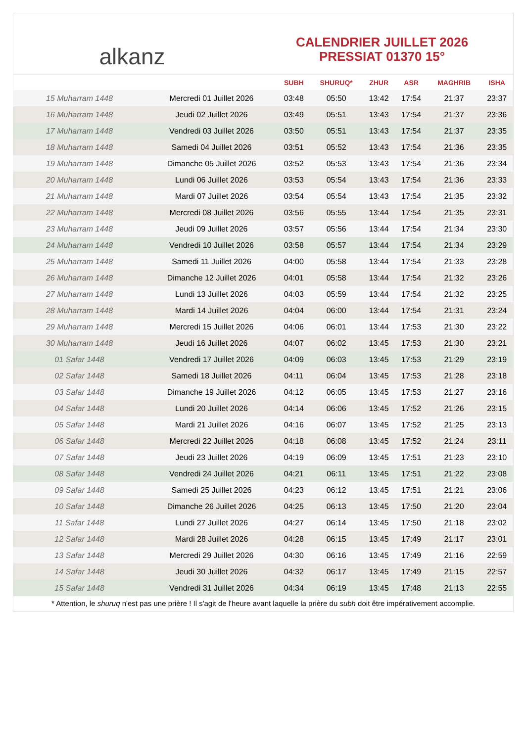alkanz
CALENDRIER JUILLET 2026
PRESSIAT 01370 15°
| | | SUBH | SHURUQ* | ZHUR | ASR | MAGHRIB | ISHA |
| --- | --- | --- | --- | --- | --- | --- | --- |
| 15 Muharram 1448 | Mercredi 01 Juillet 2026 | 03:48 | 05:50 | 13:42 | 17:54 | 21:37 | 23:37 |
| 16 Muharram 1448 | Jeudi 02 Juillet 2026 | 03:49 | 05:51 | 13:43 | 17:54 | 21:37 | 23:36 |
| 17 Muharram 1448 | Vendredi 03 Juillet 2026 | 03:50 | 05:51 | 13:43 | 17:54 | 21:37 | 23:35 |
| 18 Muharram 1448 | Samedi 04 Juillet 2026 | 03:51 | 05:52 | 13:43 | 17:54 | 21:36 | 23:35 |
| 19 Muharram 1448 | Dimanche 05 Juillet 2026 | 03:52 | 05:53 | 13:43 | 17:54 | 21:36 | 23:34 |
| 20 Muharram 1448 | Lundi 06 Juillet 2026 | 03:53 | 05:54 | 13:43 | 17:54 | 21:36 | 23:33 |
| 21 Muharram 1448 | Mardi 07 Juillet 2026 | 03:54 | 05:54 | 13:43 | 17:54 | 21:35 | 23:32 |
| 22 Muharram 1448 | Mercredi 08 Juillet 2026 | 03:56 | 05:55 | 13:44 | 17:54 | 21:35 | 23:31 |
| 23 Muharram 1448 | Jeudi 09 Juillet 2026 | 03:57 | 05:56 | 13:44 | 17:54 | 21:34 | 23:30 |
| 24 Muharram 1448 | Vendredi 10 Juillet 2026 | 03:58 | 05:57 | 13:44 | 17:54 | 21:34 | 23:29 |
| 25 Muharram 1448 | Samedi 11 Juillet 2026 | 04:00 | 05:58 | 13:44 | 17:54 | 21:33 | 23:28 |
| 26 Muharram 1448 | Dimanche 12 Juillet 2026 | 04:01 | 05:58 | 13:44 | 17:54 | 21:32 | 23:26 |
| 27 Muharram 1448 | Lundi 13 Juillet 2026 | 04:03 | 05:59 | 13:44 | 17:54 | 21:32 | 23:25 |
| 28 Muharram 1448 | Mardi 14 Juillet 2026 | 04:04 | 06:00 | 13:44 | 17:54 | 21:31 | 23:24 |
| 29 Muharram 1448 | Mercredi 15 Juillet 2026 | 04:06 | 06:01 | 13:44 | 17:53 | 21:30 | 23:22 |
| 30 Muharram 1448 | Jeudi 16 Juillet 2026 | 04:07 | 06:02 | 13:45 | 17:53 | 21:30 | 23:21 |
| 01 Safar 1448 | Vendredi 17 Juillet 2026 | 04:09 | 06:03 | 13:45 | 17:53 | 21:29 | 23:19 |
| 02 Safar 1448 | Samedi 18 Juillet 2026 | 04:11 | 06:04 | 13:45 | 17:53 | 21:28 | 23:18 |
| 03 Safar 1448 | Dimanche 19 Juillet 2026 | 04:12 | 06:05 | 13:45 | 17:53 | 21:27 | 23:16 |
| 04 Safar 1448 | Lundi 20 Juillet 2026 | 04:14 | 06:06 | 13:45 | 17:52 | 21:26 | 23:15 |
| 05 Safar 1448 | Mardi 21 Juillet 2026 | 04:16 | 06:07 | 13:45 | 17:52 | 21:25 | 23:13 |
| 06 Safar 1448 | Mercredi 22 Juillet 2026 | 04:18 | 06:08 | 13:45 | 17:52 | 21:24 | 23:11 |
| 07 Safar 1448 | Jeudi 23 Juillet 2026 | 04:19 | 06:09 | 13:45 | 17:51 | 21:23 | 23:10 |
| 08 Safar 1448 | Vendredi 24 Juillet 2026 | 04:21 | 06:11 | 13:45 | 17:51 | 21:22 | 23:08 |
| 09 Safar 1448 | Samedi 25 Juillet 2026 | 04:23 | 06:12 | 13:45 | 17:51 | 21:21 | 23:06 |
| 10 Safar 1448 | Dimanche 26 Juillet 2026 | 04:25 | 06:13 | 13:45 | 17:50 | 21:20 | 23:04 |
| 11 Safar 1448 | Lundi 27 Juillet 2026 | 04:27 | 06:14 | 13:45 | 17:50 | 21:18 | 23:02 |
| 12 Safar 1448 | Mardi 28 Juillet 2026 | 04:28 | 06:15 | 13:45 | 17:49 | 21:17 | 23:01 |
| 13 Safar 1448 | Mercredi 29 Juillet 2026 | 04:30 | 06:16 | 13:45 | 17:49 | 21:16 | 22:59 |
| 14 Safar 1448 | Jeudi 30 Juillet 2026 | 04:32 | 06:17 | 13:45 | 17:49 | 21:15 | 22:57 |
| 15 Safar 1448 | Vendredi 31 Juillet 2026 | 04:34 | 06:19 | 13:45 | 17:48 | 21:13 | 22:55 |
* Attention, le shuruq n'est pas une prière ! Il s'agit de l'heure avant laquelle la prière du subh doit être impérativement accomplie.